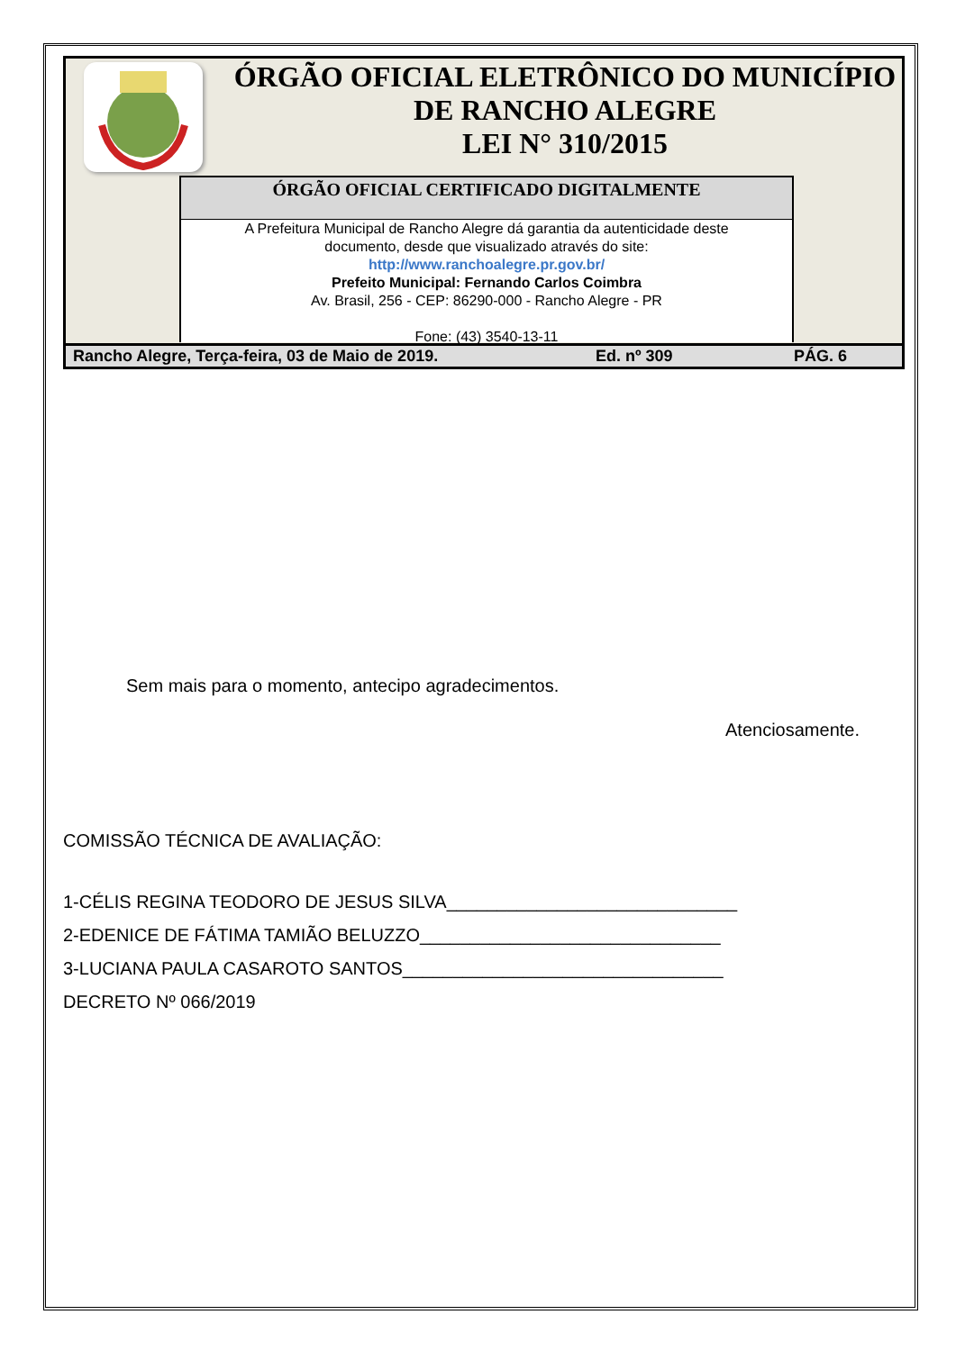ÓRGÃO OFICIAL ELETRÔNICO DO MUNICÍPIO
DE RANCHO ALEGRE
LEI N° 310/2015
ÓRGÃO OFICIAL CERTIFICADO DIGITALMENTE
A Prefeitura Municipal de Rancho Alegre dá garantia da autenticidade deste
documento, desde que visualizado através do site:
http://www.ranchoalegre.pr.gov.br/
Prefeito Municipal: Fernando Carlos Coimbra
Av. Brasil, 256 - CEP: 86290-000 - Rancho Alegre - PR
Fone: (43) 3540-13-11
Rancho Alegre, Terça-feira, 03 de Maio de 2019. Ed. nº 309 PÁG. 6
Sem mais para o momento, antecipo agradecimentos.
Atenciosamente.
COMISSÃO TÉCNICA DE AVALIAÇÃO:
1-CÉLIS REGINA TEODORO DE JESUS SILVA_____________________________
2-EDENICE DE FÁTIMA TAMIÃO BELUZZO______________________________
3-LUCIANA PAULA CASAROTO SANTOS________________________________
DECRETO Nº 066/2019